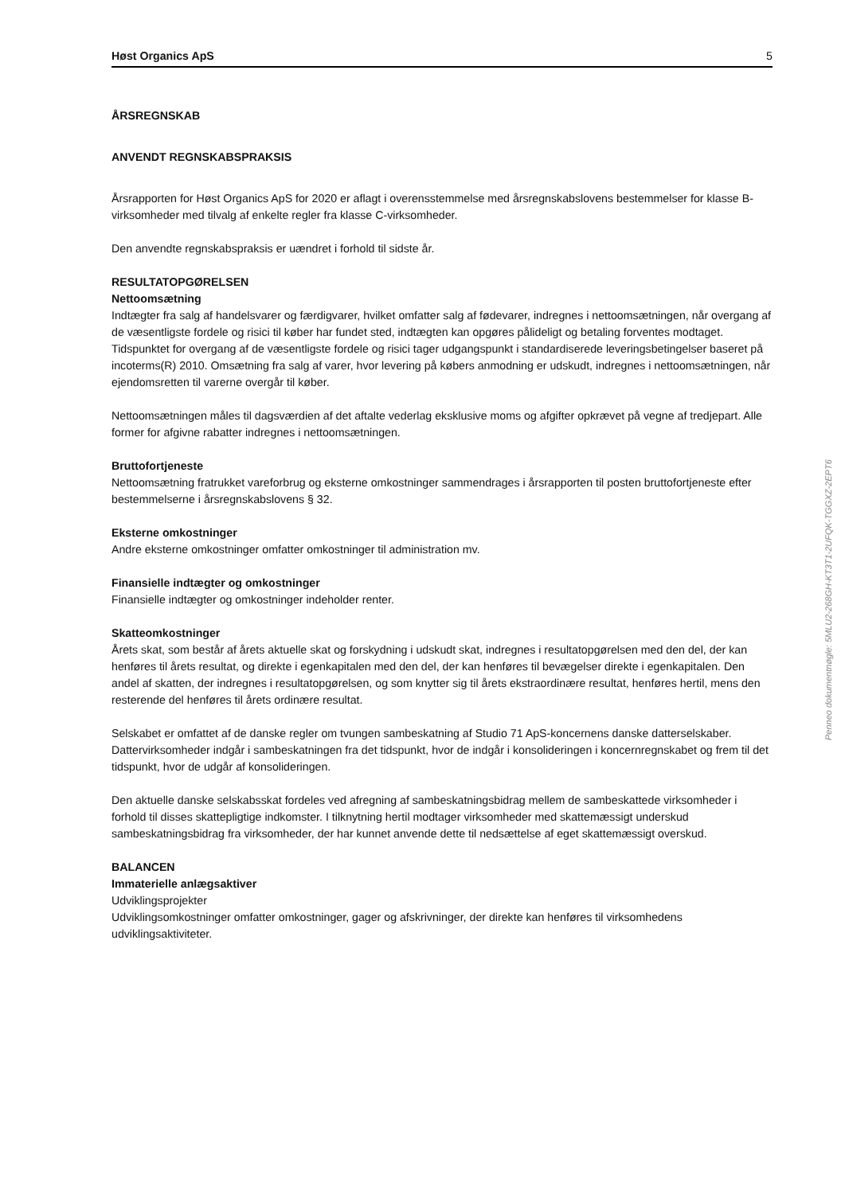Høst Organics ApS 5
ÅRSREGNSKAB
ANVENDT REGNSKABSPRAKSIS
Årsrapporten for Høst Organics ApS for 2020 er aflagt i overensstemmelse med årsregnskabslovens bestemmelser for klasse B-virksomheder med tilvalg af enkelte regler fra klasse C-virksomheder.
Den anvendte regnskabspraksis er uændret i forhold til sidste år.
RESULTATOPGØRELSEN
Nettoomsætning
Indtægter fra salg af handelsvarer og færdigvarer, hvilket omfatter salg af fødevarer, indregnes i nettoomsætningen, når overgang af de væsentligste fordele og risici til køber har fundet sted, indtægten kan opgøres pålideligt og betaling forventes modtaget. Tidspunktet for overgang af de væsentligste fordele og risici tager udgangspunkt i standardiserede leveringsbetingelser baseret på incoterms(R) 2010. Omsætning fra salg af varer, hvor levering på købers anmodning er udskudt, indregnes i nettoomsætningen, når ejendomsretten til varerne overgår til køber.
Nettoomsætningen måles til dagsværdien af det aftalte vederlag eksklusive moms og afgifter opkrævet på vegne af tredjepart. Alle former for afgivne rabatter indregnes i nettoomsætningen.
Bruttofortjeneste
Nettoomsætning fratrukket vareforbrug og eksterne omkostninger sammendrages i årsrapporten til posten bruttofortjeneste efter bestemmelserne i årsregnskabslovens § 32.
Eksterne omkostninger
Andre eksterne omkostninger omfatter omkostninger til administration mv.
Finansielle indtægter og omkostninger
Finansielle indtægter og omkostninger indeholder renter.
Skatteomkostninger
Årets skat, som består af årets aktuelle skat og forskydning i udskudt skat, indregnes i resultatopgørelsen med den del, der kan henføres til årets resultat, og direkte i egenkapitalen med den del, der kan henføres til bevægelser direkte i egenkapitalen. Den andel af skatten, der indregnes i resultatopgørelsen, og som knytter sig til årets ekstraordinære resultat, henføres hertil, mens den resterende del henføres til årets ordinære resultat.
Selskabet er omfattet af de danske regler om tvungen sambeskatning af Studio 71 ApS-koncernens danske datterselskaber. Dattervirksomheder indgår i sambeskatningen fra det tidspunkt, hvor de indgår i konsolideringen i koncernregnskabet og frem til det tidspunkt, hvor de udgår af konsolideringen.
Den aktuelle danske selskabsskat fordeles ved afregning af sambeskatningsbidrag mellem de sambeskattede virksomheder i forhold til disses skattepligtige indkomster. I tilknytning hertil modtager virksomheder med skattemæssigt underskud sambeskatningsbidrag fra virksomheder, der har kunnet anvende dette til nedsættelse af eget skattemæssigt overskud.
BALANCEN
Immaterielle anlægsaktiver
Udviklingsprojekter
Udviklingsomkostninger omfatter omkostninger, gager og afskrivninger, der direkte kan henføres til virksomhedens udviklingsaktiviteter.
Penneo dokumentnøgle: 5MLU2-268GH-KT3T1-2UFQK-TGGXZ-2EPT6